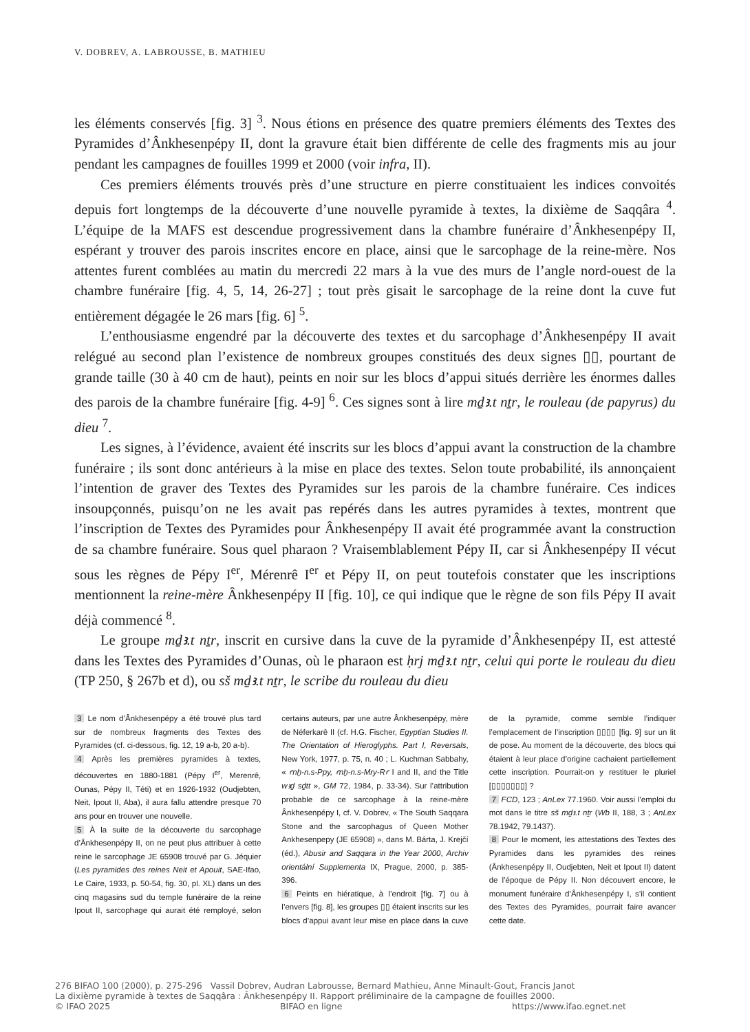V. DOBREV, A. LABROUSSE, B. MATHIEU
les éléments conservés [fig. 3] <sup>3</sup>. Nous étions en présence des quatre premiers éléments des Textes des Pyramides d’Ânkhesenpépy II, dont la gravure était bien différente de celle des fragments mis au jour pendant les campagnes de fouilles 1999 et 2000 (voir infra, II).
Ces premiers éléments trouvés près d’une structure en pierre constituaient les indices convoités depuis fort longtemps de la découverte d’une nouvelle pyramide à textes, la dixième de Saqqâra <sup>4</sup>. L’équipe de la MAFS est descendue progressivement dans la chambre funéraire d’Ânkhesenpépy II, espérant y trouver des parois inscrites encore en place, ainsi que le sarcophage de la reine-mère. Nos attentes furent comblées au matin du mercredi 22 mars à la vue des murs de l’angle nord-ouest de la chambre funéraire [fig. 4, 5, 14, 26-27] ; tout près gisait le sarcophage de la reine dont la cuve fut entièrement dégagée le 26 mars [fig. 6] <sup>5</sup>.
L’enthousiasme engendré par la découverte des textes et du sarcophage d’Ânkhesenpépy II avait relégué au second plan l’existence de nombreux groupes constitués des deux signes ▯▯, pourtant de grande taille (30 à 40 cm de haut), peints en noir sur les blocs d’appui situés derrière les énormes dalles des parois de la chambre funéraire [fig. 4-9] <sup>6</sup>. Ces signes sont à lire mḏꜣ.t nṯr, le rouleau (de papyrus) du dieu <sup>7</sup>.
Les signes, à l’évidence, avaient été inscrits sur les blocs d’appui avant la construction de la chambre funéraire ; ils sont donc antérieurs à la mise en place des textes. Selon toute probabilité, ils annonçaient l’intention de graver des Textes des Pyramides sur les parois de la chambre funéraire. Ces indices insoupçonnés, puisqu’on ne les avait pas repérés dans les autres pyramides à textes, montrent que l’inscription de Textes des Pyramides pour Ânkhesenpépy II avait été programmée avant la construction de sa chambre funéraire. Sous quel pharaon ? Vraisemblablement Pépy II, car si Ânkhesenpépy II vécut sous les règnes de Pépy I<sup>er</sup>, Mérenrê I<sup>er</sup> et Pépy II, on peut toutefois constater que les inscriptions mentionnent la reine-mère Ânkhesenpépy II [fig. 10], ce qui indique que le règne de son fils Pépy II avait déjà commencé <sup>8</sup>.
Le groupe mḏꜣ.t nṯr, inscrit en cursive dans la cuve de la pyramide d’Ânkhesenpépy II, est attesté dans les Textes des Pyramides d’Ounas, où le pharaon est ḥrj mḏꜣ.t nṯr, celui qui porte le rouleau du dieu (TP 250, § 267b et d), ou sš mḏꜣ.t nṯr, le scribe du rouleau du dieu
3 Le nom d’Ânkhesenpépy a été trouvé plus tard sur de nombreux fragments des Textes des Pyramides (cf. ci-dessous, fig. 12, 19 a-b, 20 a-b).
4 Après les premières pyramides à textes, découvertes en 1880-1881 (Pépy I<sup>er</sup>, Merenrê, Ounas, Pépy II, Téti) et en 1926-1932 (Oudjebten, Neit, Ipout II, Aba), il aura fallu attendre presque 70 ans pour en trouver une nouvelle.
5 À la suite de la découverte du sarcophage d’Ânkhesenpépy II, on ne peut plus attribuer à cette reine le sarcophage JE 65908 trouvé par G. Jéquier (Les pyramides des reines Neit et Apouit, SAE-Ifao, Le Caire, 1933, p. 50-54, fig. 30, pl. XL) dans un des cinq magasins sud du temple funéraire de la reine Ipout II, sarcophage qui aurait été remployé, selon certains auteurs, par une autre Ânkhesenpépy, mère de Néferkarê II (cf. H.G. Fischer, Egyptian Studies II. The Orientation of Hieroglyphs. Part I, Reversals, New York, 1977, p. 75, n. 40 ; L. Kuchman Sabbahy, « ꜥnḫ-n.s-Ppy, ꜥnḫ-n.s-Mry-Rꜥ I and II, and the Title wꜣḏ sḏtt », GM 72, 1984, p. 33-34). Sur l’attribution probable de ce sarcophage à la reine-mère Ânkhesenpépy I, cf. V. Dobrev, « The South Saqqara Stone and the sarcophagus of Queen Mother Ankhesenpepy (JE 65908) », dans M. Bárta, J. Krejčí (éd.), Abusir and Saqqara in the Year 2000, Archiv orientální Supplementa IX, Prague, 2000, p. 385-396.
6 Peints en hiératique, à l’endroit [fig. 7] ou à l’envers [fig. 8], les groupes ▯▯ étaient inscrits sur les blocs d’appui avant leur mise en place dans la cuve de la pyramide, comme semble l’indiquer l’emplacement de l’inscription ▯▯▯▯ [fig. 9] sur un lit de pose. Au moment de la découverte, des blocs qui étaient à leur place d’origine cachaient partiellement cette inscription. Pourrait-on y restituer le pluriel [▯▯▯▯▯▯▯] ?
7 FCD, 123 ; AnLex 77.1960. Voir aussi l’emploi du mot dans le titre sš mḏꜣ.t nṯr (Wb II, 188, 3 ; AnLex 78.1942, 79.1437).
8 Pour le moment, les attestations des Textes des Pyramides dans les pyramides des reines (Ânkhesenpépy II, Oudjebten, Neit et Ipout II) datent de l’époque de Pépy II. Non découvert encore, le monument funéraire d’Ânkhesenpépy I, s’il contient des Textes des Pyramides, pourrait faire avancer cette date.
276 BIFAO 100 (2000), p. 275-296 Vassil Dobrev, Audran Labrousse, Bernard Mathieu, Anne Minault-Gout, Francis Janot
La dixième pyramide à textes de Saqqâra : Ânkhesenpépy II. Rapport préliminaire de la campagne de fouilles 2000.
© IFAO 2025 BIFAO en ligne https://www.ifao.egnet.net